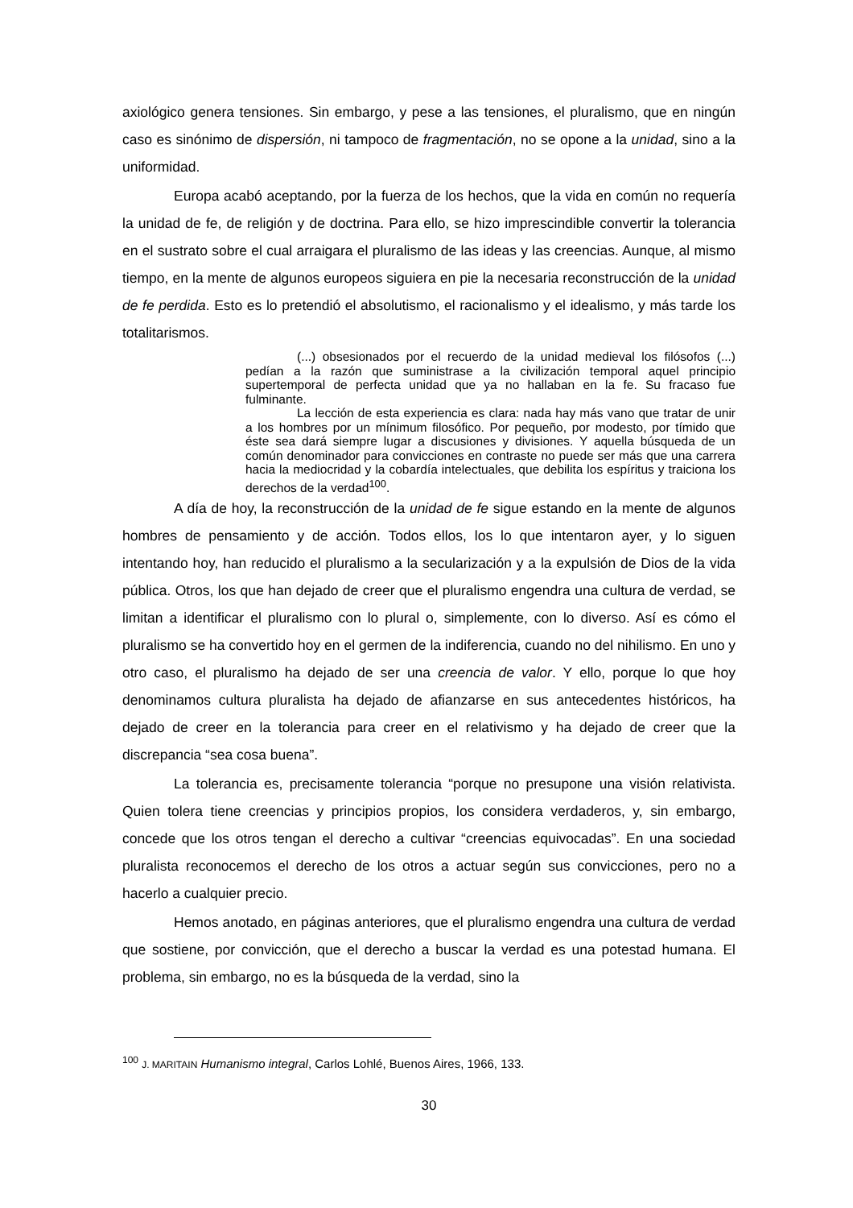axiológico genera tensiones. Sin embargo, y pese a las tensiones, el pluralismo, que en ningún caso es sinónimo de dispersión, ni tampoco de fragmentación, no se opone a la unidad, sino a la uniformidad.
Europa acabó aceptando, por la fuerza de los hechos, que la vida en común no requería la unidad de fe, de religión y de doctrina. Para ello, se hizo imprescindible convertir la tolerancia en el sustrato sobre el cual arraigara el pluralismo de las ideas y las creencias. Aunque, al mismo tiempo, en la mente de algunos europeos siguiera en pie la necesaria reconstrucción de la unidad de fe perdida. Esto es lo pretendió el absolutismo, el racionalismo y el idealismo, y más tarde los totalitarismos.
(...) obsesionados por el recuerdo de la unidad medieval los filósofos (...) pedían a la razón que suministrase a la civilización temporal aquel principio supertemporal de perfecta unidad que ya no hallaban en la fe. Su fracaso fue fulminante.
La lección de esta experiencia es clara: nada hay más vano que tratar de unir a los hombres por un mínimum filosófico. Por pequeño, por modesto, por tímido que éste sea dará siempre lugar a discusiones y divisiones. Y aquella búsqueda de un común denominador para convicciones en contraste no puede ser más que una carrera hacia la mediocridad y la cobardía intelectuales, que debilita los espíritus y traiciona los derechos de la verdad<sup>100</sup>.
A día de hoy, la reconstrucción de la unidad de fe sigue estando en la mente de algunos hombres de pensamiento y de acción. Todos ellos, los lo que intentaron ayer, y lo siguen intentando hoy, han reducido el pluralismo a la secularización y a la expulsión de Dios de la vida pública. Otros, los que han dejado de creer que el pluralismo engendra una cultura de verdad, se limitan a identificar el pluralismo con lo plural o, simplemente, con lo diverso. Así es cómo el pluralismo se ha convertido hoy en el germen de la indiferencia, cuando no del nihilismo. En uno y otro caso, el pluralismo ha dejado de ser una creencia de valor. Y ello, porque lo que hoy denominamos cultura pluralista ha dejado de afianzarse en sus antecedentes históricos, ha dejado de creer en la tolerancia para creer en el relativismo y ha dejado de creer que la discrepancia “sea cosa buena”.
La tolerancia es, precisamente tolerancia “porque no presupone una visión relativista. Quien tolera tiene creencias y principios propios, los considera verdaderos, y, sin embargo, concede que los otros tengan el derecho a cultivar “creencias equivocadas”. En una sociedad pluralista reconocemos el derecho de los otros a actuar según sus convicciones, pero no a hacerlo a cualquier precio.
Hemos anotado, en páginas anteriores, que el pluralismo engendra una cultura de verdad que sostiene, por convicción, que el derecho a buscar la verdad es una potestad humana. El problema, sin embargo, no es la búsqueda de la verdad, sino la
<sup>100</sup> J. MARITAIN Humanismo integral, Carlos Lohlé, Buenos Aires, 1966, 133.
30